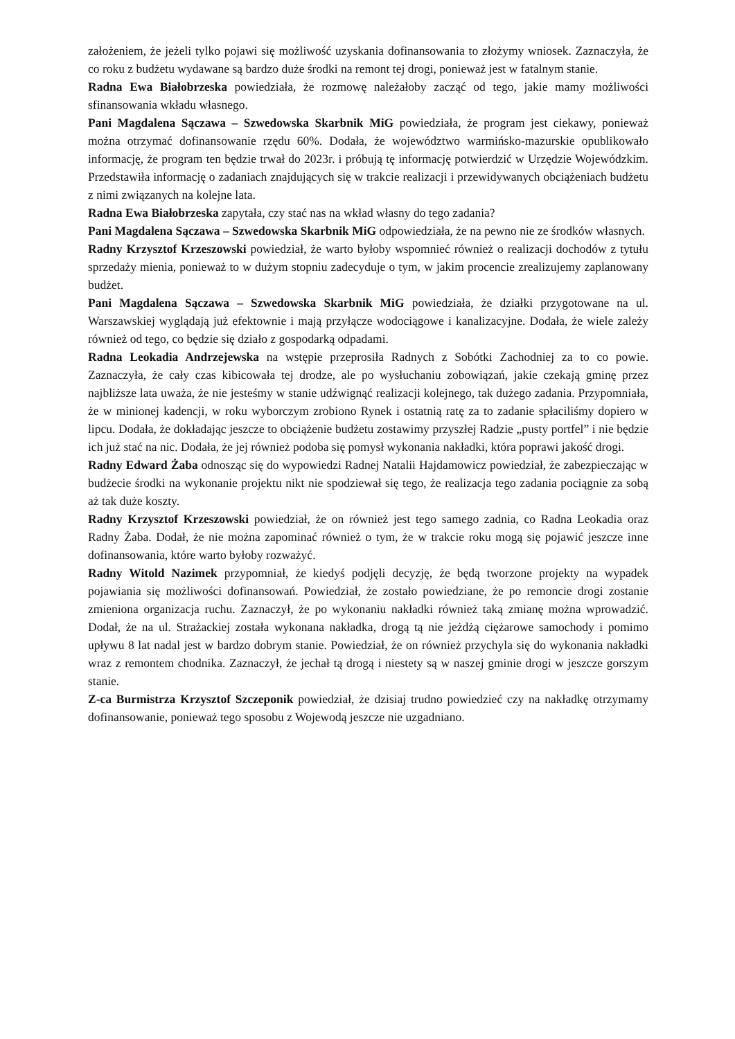założeniem, że jeżeli tylko pojawi się możliwość uzyskania dofinansowania to złożymy wniosek. Zaznaczyła, że co roku z budżetu wydawane są bardzo duże środki na remont tej drogi, ponieważ jest w fatalnym stanie.
Radna Ewa Białobrzeska powiedziała, że rozmowę należałoby zacząć od tego, jakie mamy możliwości sfinansowania wkładu własnego.
Pani Magdalena Sączawa – Szwedowska Skarbnik MiG powiedziała, że program jest ciekawy, ponieważ można otrzymać dofinansowanie rzędu 60%. Dodała, że województwo warmińsko-mazurskie opublikowało informację, że program ten będzie trwał do 2023r. i próbują tę informację potwierdzić w Urzędzie Wojewódzkim. Przedstawiła informację o zadaniach znajdujących się w trakcie realizacji i przewidywanych obciążeniach budżetu z nimi związanych na kolejne lata.
Radna Ewa Białobrzeska zapytała, czy stać nas na wkład własny do tego zadania?
Pani Magdalena Sączawa – Szwedowska Skarbnik MiG odpowiedziała, że na pewno nie ze środków własnych.
Radny Krzysztof Krzeszowski powiedział, że warto byłoby wspomnieć również o realizacji dochodów z tytułu sprzedaży mienia, ponieważ to w dużym stopniu zadecyduje o tym, w jakim procencie zrealizujemy zaplanowany budżet.
Pani Magdalena Sączawa – Szwedowska Skarbnik MiG powiedziała, że działki przygotowane na ul. Warszawskiej wyglądają już efektownie i mają przyłącze wodociągowe i kanalizacyjne. Dodała, że wiele zależy również od tego, co będzie się działo z gospodarką odpadami.
Radna Leokadia Andrzejewska na wstępie przeprosiła Radnych z Sobótki Zachodniej za to co powie. Zaznaczyła, że cały czas kibicowała tej drodze, ale po wysłuchaniu zobowiązań, jakie czekają gminę przez najbliższe lata uważa, że nie jesteśmy w stanie udźwignąć realizacji kolejnego, tak dużego zadania. Przypomniała, że w minionej kadencji, w roku wyborczym zrobiono Rynek i ostatnią ratę za to zadanie spłaciliśmy dopiero w lipcu. Dodała, że dokładając jeszcze to obciążenie budżetu zostawimy przyszłej Radzie „pusty portfel” i nie będzie ich już stać na nic. Dodała, że jej również podoba się pomysł wykonania nakładki, która poprawi jakość drogi.
Radny Edward Żaba odnosząc się do wypowiedzi Radnej Natalii Hajdamowicz powiedział, że zabezpieczając w budżecie środki na wykonanie projektu nikt nie spodziewał się tego, że realizacja tego zadania pociągnie za sobą aż tak duże koszty.
Radny Krzysztof Krzeszowski powiedział, że on również jest tego samego zadnia, co Radna Leokadia oraz Radny Żaba. Dodał, że nie można zapominać również o tym, że w trakcie roku mogą się pojawić jeszcze inne dofinansowania, które warto byłoby rozważyć.
Radny Witold Nazimek przypomniał, że kiedyś podjęli decyzję, że będą tworzone projekty na wypadek pojawiania się możliwości dofinansowań. Powiedział, że zostało powiedziane, że po remoncie drogi zostanie zmieniona organizacja ruchu. Zaznaczył, że po wykonaniu nakładki również taką zmianę można wprowadzić. Dodał, że na ul. Strażackiej została wykonana nakładka, drogą tą nie jeżdżą ciężarowe samochody i pomimo upływu 8 lat nadal jest w bardzo dobrym stanie. Powiedział, że on również przychyla się do wykonania nakładki wraz z remontem chodnika. Zaznaczył, że jechał tą drogą i niestety są w naszej gminie drogi w jeszcze gorszym stanie.
Z-ca Burmistrza Krzysztof Szczeponik powiedział, że dzisiaj trudno powiedzieć czy na nakładkę otrzymamy dofinansowanie, ponieważ tego sposobu z Wojewodą jeszcze nie uzgadniano.